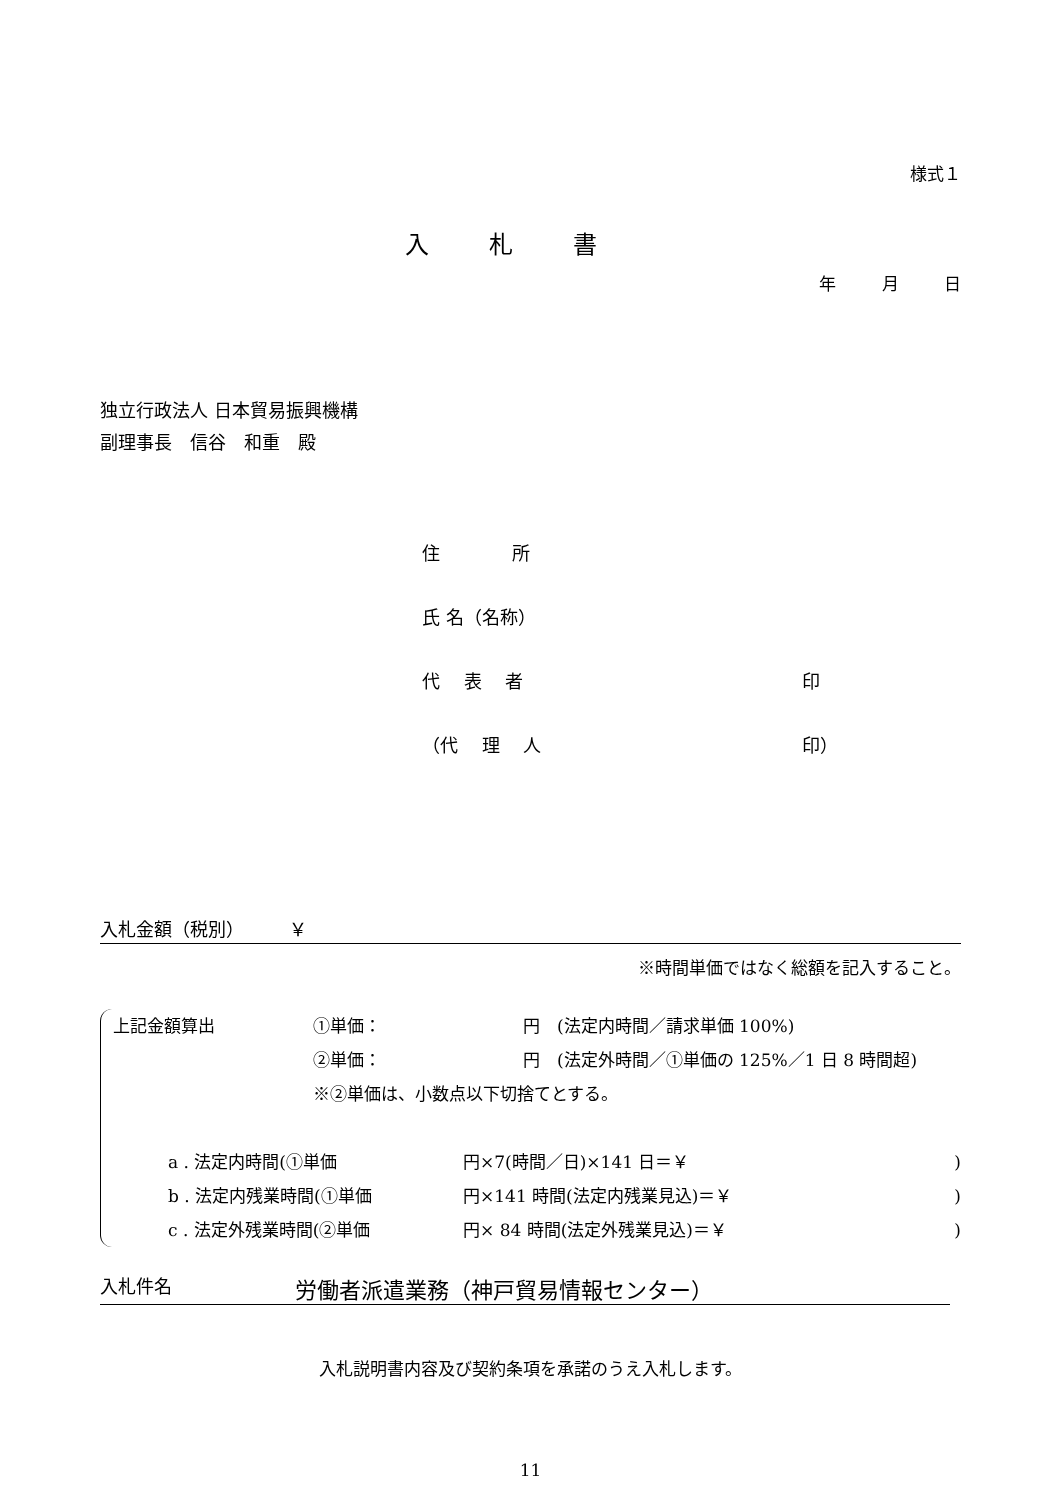様式１
入札書
年 月 日
独立行政法人 日本貿易振興機構
副理事長　信谷　和重　殿
住　　　　所
氏 名（名称）
代　 表　 者 印
（代　 理　 人 印）
入札金額（税別）　　　￥
※時間単価ではなく総額を記入すること。
上記金額算出 ①単価： 円　(法定内時間／請求単価 100%)
②単価： 円　(法定外時間／①単価の 125%／1 日 8 時間超)
※②単価は、小数点以下切捨てとする。
a . 法定内時間(①単価 円×7(時間／日)×141 日＝￥)
b . 法定内残業時間(①単価 円×141 時間(法定内残業見込)＝￥)
c . 法定外残業時間(②単価 円× 84 時間(法定外残業見込)＝￥)
入札件名 労働者派遣業務（神戸貿易情報センター）
入札説明書内容及び契約条項を承諾のうえ入札します。
11